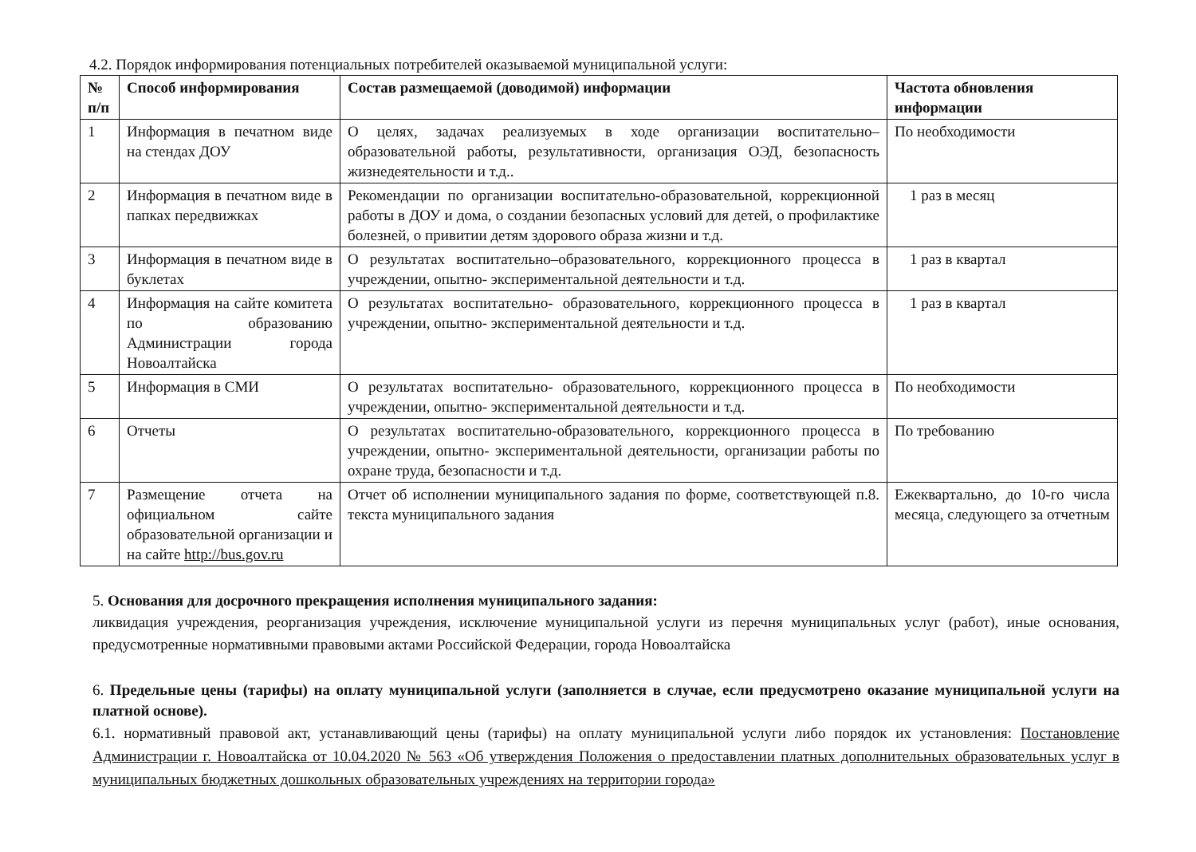4.2. Порядок информирования потенциальных потребителей оказываемой муниципальной услуги:
| № п/п | Способ информирования | Состав размещаемой (доводимой) информации | Частота обновления информации |
| --- | --- | --- | --- |
| 1 | Информация в печатном виде на стендах ДОУ | О целях, задачах реализуемых в ходе организации воспитательно–образовательной работы, результативности, организация ОЭД, безопасность жизнедеятельности и т.д.. | По необходимости |
| 2 | Информация в печатном виде в папках передвижках | Рекомендации по организации воспитательно-образовательной, коррекционной работы в ДОУ и дома, о создании безопасных условий для детей, о профилактике болезней, о привитии детям здорового образа жизни и т.д. | 1 раз в месяц |
| 3 | Информация в печатном виде в буклетах | О результатах воспитательно–образовательного, коррекционного процесса в учреждении, опытно- экспериментальной деятельности и т.д. | 1 раз в квартал |
| 4 | Информация на сайте комитета по образованию Администрации города Новоалтайска | О результатах воспитательно- образовательного, коррекционного процесса в учреждении, опытно- экспериментальной деятельности и т.д. | 1 раз в квартал |
| 5 | Информация в СМИ | О результатах воспитательно- образовательного, коррекционного процесса в учреждении, опытно- экспериментальной деятельности и т.д. | По необходимости |
| 6 | Отчеты | О результатах воспитательно-образовательного, коррекционного процесса в учреждении, опытно- экспериментальной деятельности, организации работы по охране труда, безопасности и т.д. | По требованию |
| 7 | Размещение отчета на официальном сайте образовательной организации и на сайте http://bus.gov.ru | Отчет об исполнении муниципального задания по форме, соответствующей п.8. текста муниципального задания | Ежеквартально, до 10-го числа месяца, следующего за отчетным |
5. Основания для досрочного прекращения исполнения муниципального задания:
ликвидация учреждения, реорганизация учреждения, исключение муниципальной услуги из перечня муниципальных услуг (работ), иные основания, предусмотренные нормативными правовыми актами Российской Федерации, города Новоалтайска
6. Предельные цены (тарифы) на оплату муниципальной услуги (заполняется в случае, если предусмотрено оказание муниципальной услуги на платной основе).
6.1. нормативный правовой акт, устанавливающий цены (тарифы) на оплату муниципальной услуги либо порядок их установления: Постановление Администрации г. Новоалтайска от 10.04.2020 № 563 «Об утверждения Положения о предоставлении платных дополнительных образовательных услуг в муниципальных бюджетных дошкольных образовательных учреждениях на территории города»